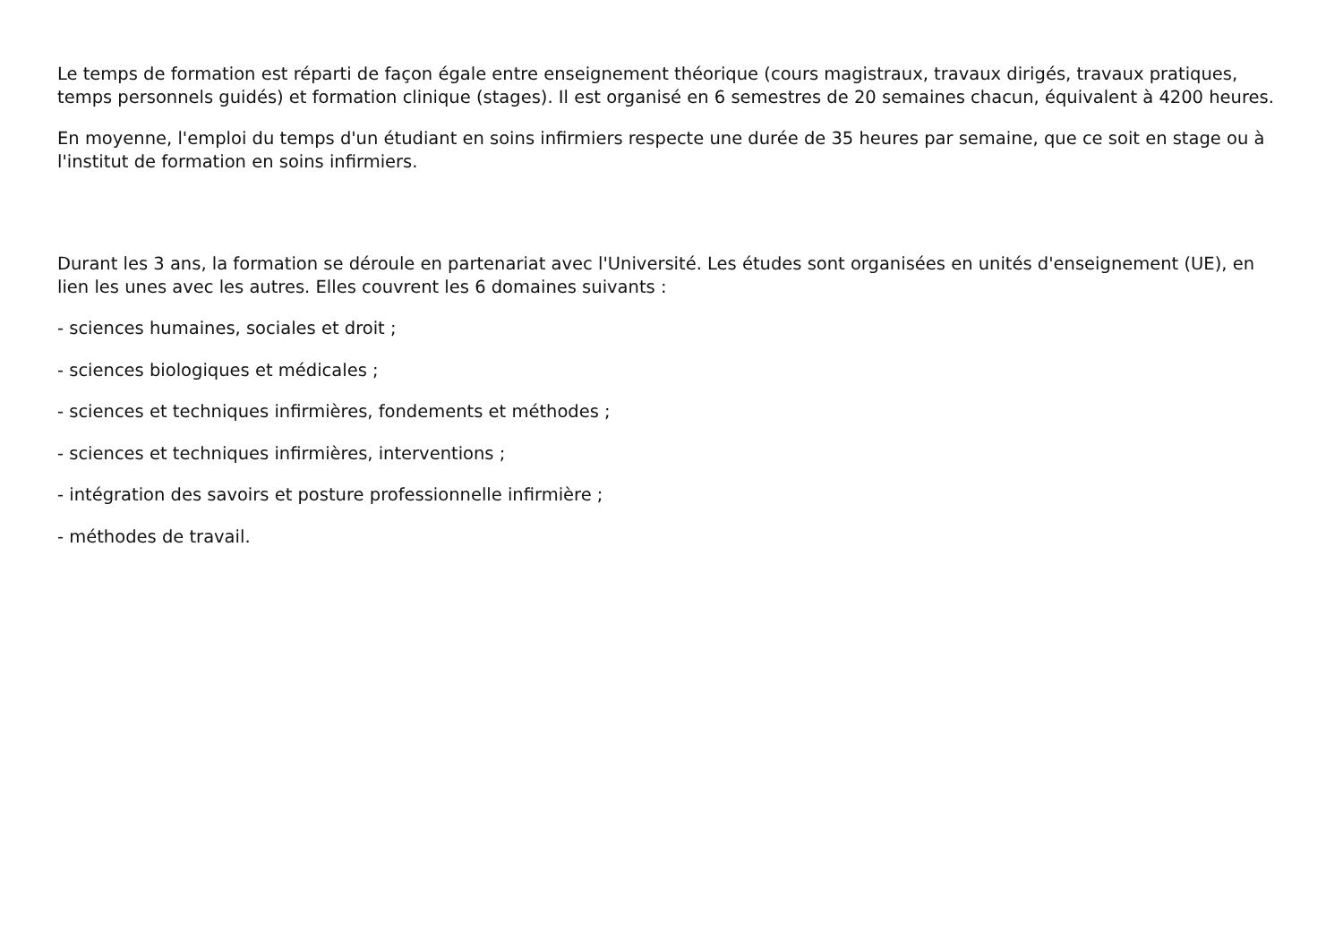Le temps de formation est réparti de façon égale entre enseignement théorique (cours magistraux, travaux dirigés, travaux pratiques, temps personnels guidés) et formation clinique (stages). Il est organisé en 6 semestres de 20 semaines chacun, équivalent à 4200 heures.
En moyenne, l'emploi du temps d'un étudiant en soins infirmiers respecte une durée de 35 heures par semaine, que ce soit en stage ou à l'institut de formation en soins infirmiers.
Durant les 3 ans, la formation se déroule en partenariat avec l'Université. Les études sont organisées en unités d'enseignement (UE), en lien les unes avec les autres. Elles couvrent les 6 domaines suivants :
- sciences humaines, sociales et droit ;
- sciences biologiques et médicales ;
- sciences et techniques infirmières, fondements et méthodes ;
- sciences et techniques infirmières, interventions ;
- intégration des savoirs et posture professionnelle infirmière ;
- méthodes de travail.